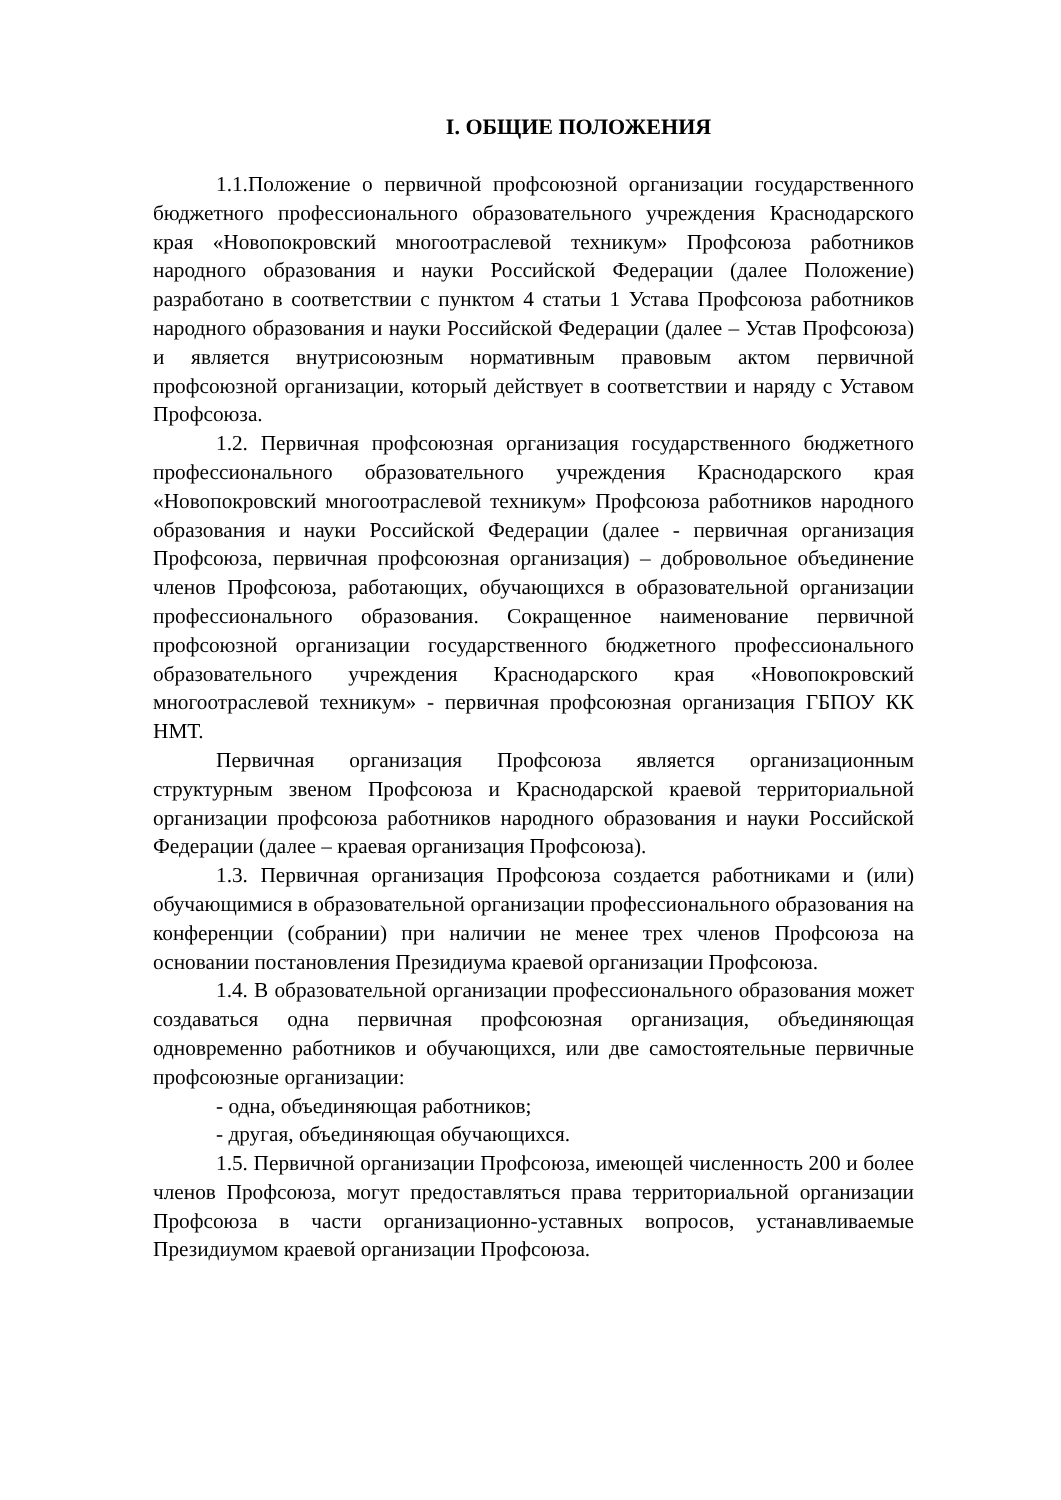I. ОБЩИЕ ПОЛОЖЕНИЯ
1.1.Положение о первичной профсоюзной организации государственного бюджетного профессионального образовательного учреждения Краснодарского края «Новопокровский многоотраслевой техникум» Профсоюза работников народного образования и науки Российской Федерации (далее Положение) разработано в соответствии с пунктом 4 статьи 1 Устава Профсоюза работников народного образования и науки Российской Федерации (далее – Устав Профсоюза) и является внутрисоюзным нормативным правовым актом первичной профсоюзной организации, который действует в соответствии и наряду с Уставом Профсоюза.
1.2. Первичная профсоюзная организация государственного бюджетного профессионального образовательного учреждения Краснодарского края «Новопокровский многоотраслевой техникум» Профсоюза работников народного образования и науки Российской Федерации (далее - первичная организация Профсоюза, первичная профсоюзная организация) – добровольное объединение членов Профсоюза, работающих, обучающихся в образовательной организации профессионального образования. Сокращенное наименование первичной профсоюзной организации государственного бюджетного профессионального образовательного учреждения Краснодарского края «Новопокровский многоотраслевой техникум» - первичная профсоюзная организация ГБПОУ КК НМТ.
Первичная организация Профсоюза является организационным структурным звеном Профсоюза и Краснодарской краевой территориальной организации профсоюза работников народного образования и науки Российской Федерации (далее – краевая организация Профсоюза).
1.3. Первичная организация Профсоюза создается работниками и (или) обучающимися в образовательной организации профессионального образования на конференции (собрании) при наличии не менее трех членов Профсоюза на основании постановления Президиума краевой организации Профсоюза.
1.4. В образовательной организации профессионального образования может создаваться одна первичная профсоюзная организация, объединяющая одновременно работников и обучающихся, или две самостоятельные первичные профсоюзные организации:
- одна, объединяющая работников;
- другая, объединяющая обучающихся.
1.5. Первичной организации Профсоюза, имеющей численность 200 и более членов Профсоюза, могут предоставляться права территориальной организации Профсоюза в части организационно-уставных вопросов, устанавливаемые Президиумом краевой организации Профсоюза.